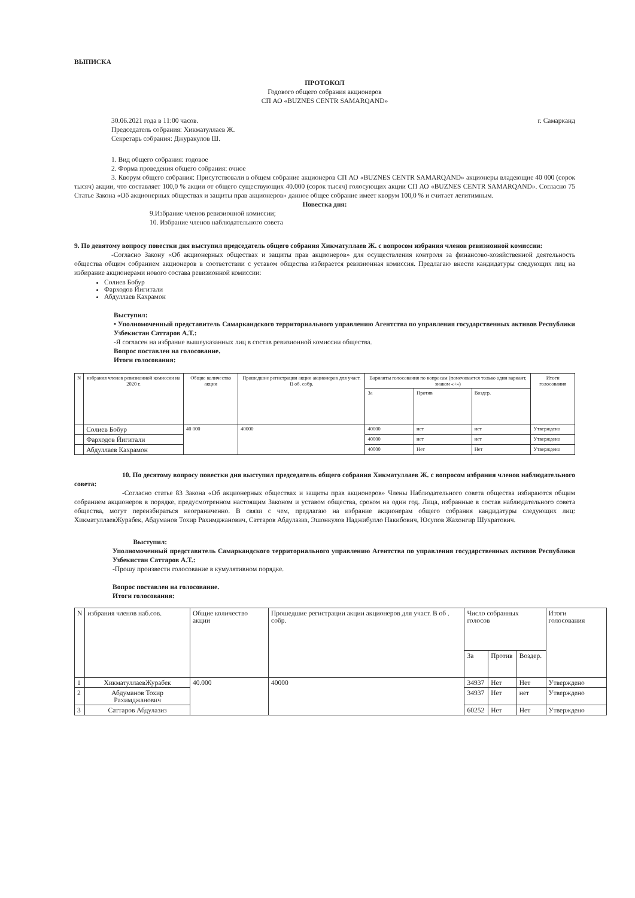ВЫПИСКА
ПРОТОКОЛ
Годового общего собрания акционеров
СП АО «BUZNES CENTR SAMARQAND»
30.06.2021 года в 11:00 часов.
Председатель собрания: Хикматуллаев Ж.
Секретарь собрания: Джуракулов Ш.
г. Самарканд
1. Вид общего собрания: годовое
2. Форма проведения общего собрания: очное
3. Кворум общего собрания: Присутствовали в общем собрание акционеров СП АО «BUZNES CENTR SAMARQAND» акционеры владеющие 40 000 (сорок тысяч) акции, что составляет 100,0 % акции от общего существующих 40.000 (сорок тысяч) голосующих акции СП АО «BUZNES CENTR SAMARQAND». Согласно 75 Статье Закона «Об акционерных обществах и защиты прав акционеров» данное общее собрание имеет кворум 100,0 % и считает легитимным.
Повестка дня:
9.Избрание членов ревизионной комиссии;
10. Избрание членов наблюдательного совета
9. По девятому вопросу повестки дня выступил председатель общего собрания Хикматуллаев Ж. с вопросом избрания членов ревизионной комиссии:
-Согласно Закону «Об акционерных обществах и защиты прав акционеров» для осуществления контроля за финансово-хозяйственной деятельность общества общим собранием акционеров в соответствии с уставом общества избирается ревизионная комиссия. Предлагаю внести кандидатуры следующих лиц на избирание акционерами нового состава ревизионной комиссии:
Солиев Бобур
Фарходов Йигитали
Абдуллаев Кахрамон
Выступил:
• Уполномоченный представитель Самаркандского территориального управлению Агентства по управления государственных активов Республики Узбекистан Саттаров А.Т.:
-Я согласен на избрание вышеуказанных лиц в состав ревизионной комиссии общества.
Вопрос поставлен на голосование.
Итоги голосования:
| N | избрания членов ревизионной комиссии на 2020 г. | Общие количество акции | Прошедшие регистрации акции акционеров для участ. В об. собр. | Варианты голосования по вопросам (помечивается только один вариант, знаком «+») | | | Итоги голосования |
| | | | | За | Против | Воздер. | |
| | Солиев Бобур | 40 000 | 40000 | 40000 | нет | нет | Утверждено |
| | Фарходов Йигитали | | | 40000 | нет | нет | Утверждено |
| | Абдуллаев Кахрамон | | | 40000 | Нет | Нет | Утверждено |
10. По десятому вопросу повестки дня выступил председатель общего собрания Хикматуллаев Ж. с вопросом избрания членов наблюдательного совета:
-Согласно статье 83 Закона «Об акционерных обществах и защиты прав акционеров» Члены Наблюдательного совета общества избираются общим собранием акционеров в порядке, предусмотренном настоящим Законом и уставом общества, сроком на один год. Лица, избранные в состав наблюдательного совета общества, могут переизбираться неограниченно. В связи с чем, предлагаю на избрание акционерам общего собрания кандидатуры следующих лиц: ХикматуллаевЖурабек, Абдуманов Тохир Рахимджанович, Саттаров Абдулазиз, Эшонкулов Наджибулло Накибович, Юсупов Жахонгир Шухратович.
Выступил:
Уполномоченный представитель Самаркандского территориального управлению Агентства по управления государственных активов Республики Узбекистан Саттаров А.Т.:
-Прошу произвести голосование в кумулятивном порядке.
Вопрос поставлен на голосование.
Итоги голосования:
| N | избрания членов наб.сов. | Общие количество акции | Прошедшие регистрации акции акционеров для участ. В об . собр. | Число собранных голосов | | | Итоги голосования |
| | | | | За | Против | Воздер. | |
| 1 | ХикматуллаевЖурабек | 40.000 | 40000 | 34937 | Нет | Нет | Утверждено |
| 2 | Абдуманов Тохир Рахимджанович | | | 34937 | Нет | нет | Утверждено |
| 3 | Саттаров Абдулазиз | | | 60252 | Нет | Нет | Утверждено |